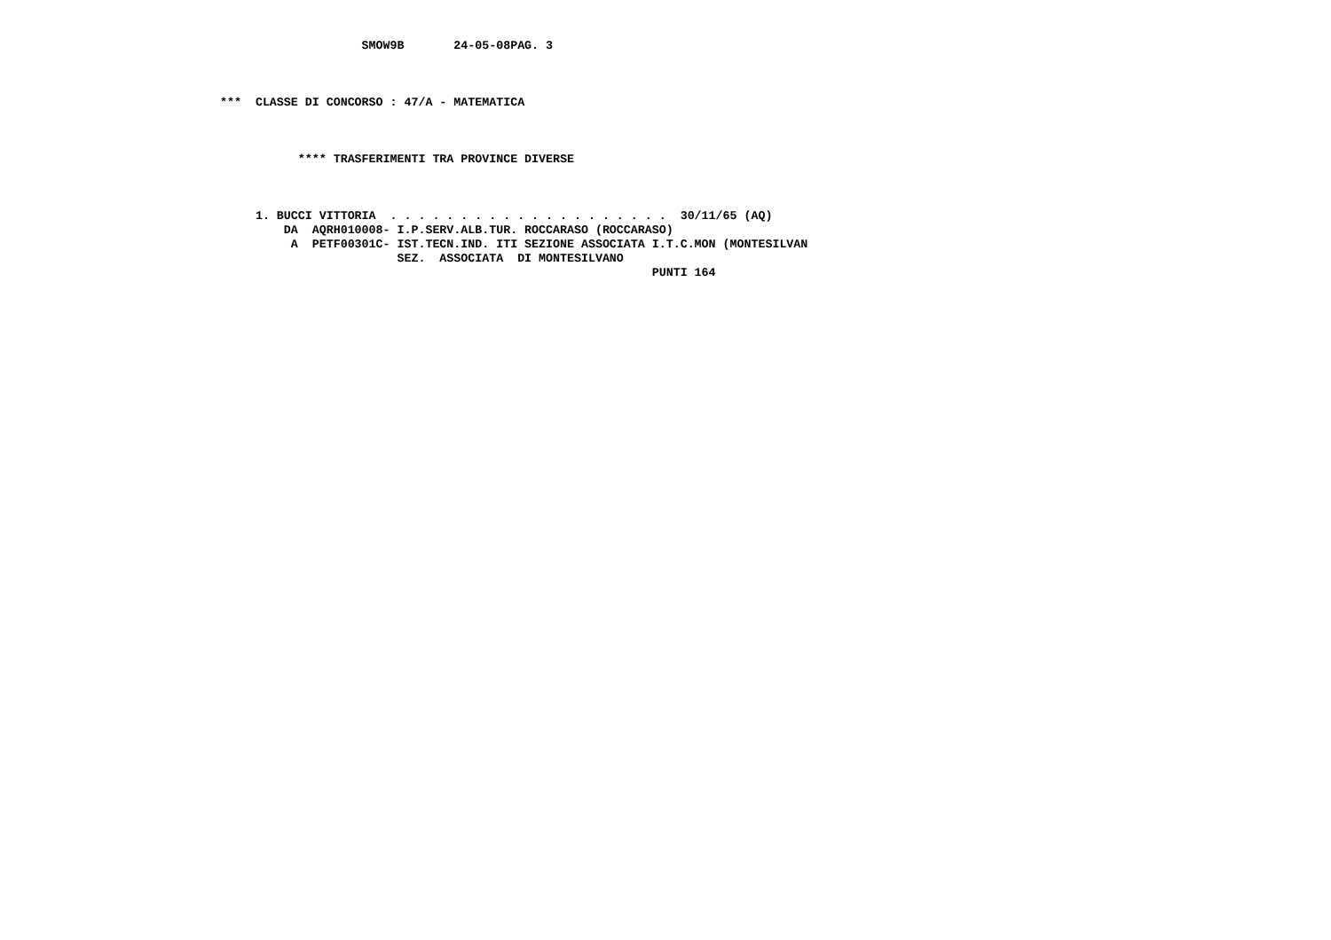SMOW9B       24-05-08PAG. 3



***  CLASSE DI CONCORSO : 47/A - MATEMATICA



           **** TRASFERIMENTI TRA PROVINCE DIVERSE



     1. BUCCI VITTORIA  . . . . . . . . . . . . . . . . . . . .  30/11/65 (AQ)
         DA  AQRH010008- I.P.SERV.ALB.TUR. ROCCARASO (ROCCARASO)
          A  PETF00301C- IST.TECN.IND. ITI SEZIONE ASSOCIATA I.T.C.MON (MONTESILVAN
                         SEZ.  ASSOCIATA  DI MONTESILVANO
                                                             PUNTI 164